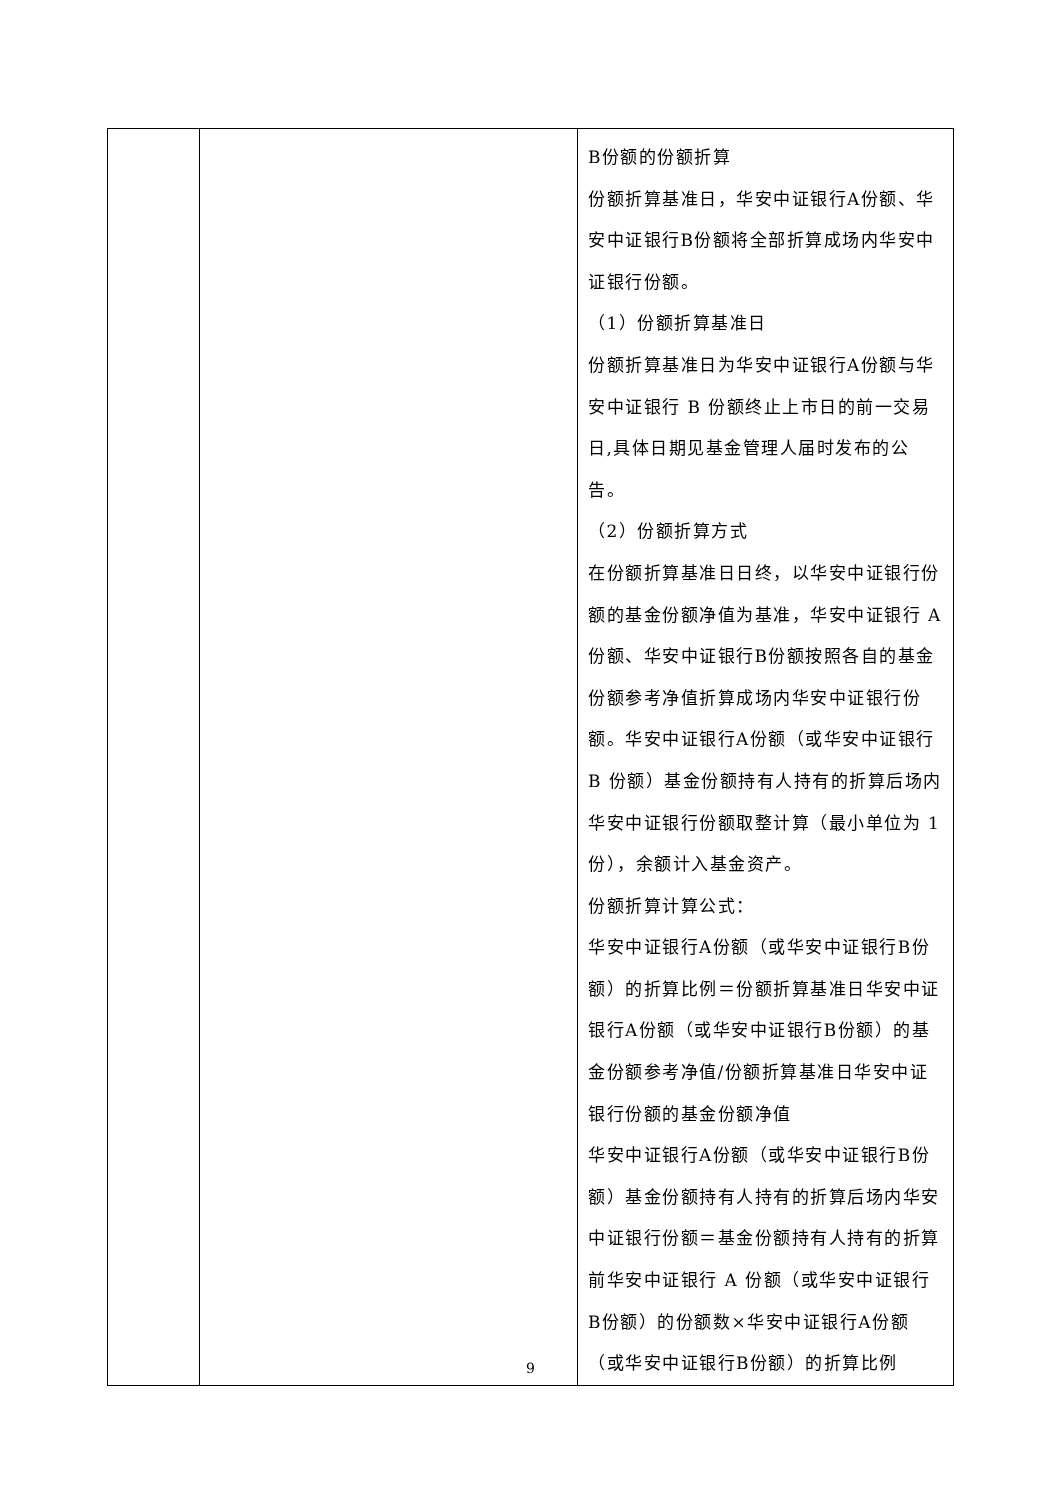| | | B份额的份额折算 份额折算基准日，华安中证银行A份额、华安中证银行B份额将全部折算成场内华安中证银行份额。 （1）份额折算基准日 份额折算基准日为华安中证银行A份额与华安中证银行 B 份额终止上市日的前一交易日,具体日期见基金管理人届时发布的公告。 （2）份额折算方式 在份额折算基准日日终，以华安中证银行份额的基金份额净值为基准，华安中证银行 A份额、华安中证银行B份额按照各自的基金份额参考净值折算成场内华安中证银行份额。华安中证银行A份额（或华安中证银行B 份额）基金份额持有人持有的折算后场内华安中证银行份额取整计算（最小单位为 1份），余额计入基金资产。 份额折算计算公式： 华安中证银行A份额（或华安中证银行B份额）的折算比例＝份额折算基准日华安中证银行A份额（或华安中证银行B份额）的基金份额参考净值/份额折算基准日华安中证银行份额的基金份额净值 华安中证银行A份额（或华安中证银行B份额）基金份额持有人持有的折算后场内华安中证银行份额＝基金份额持有人持有的折算前华安中证银行 A 份额（或华安中证银行 B份额）的份额数×华安中证银行A份额（或华安中证银行B份额）的折算比例 |
9